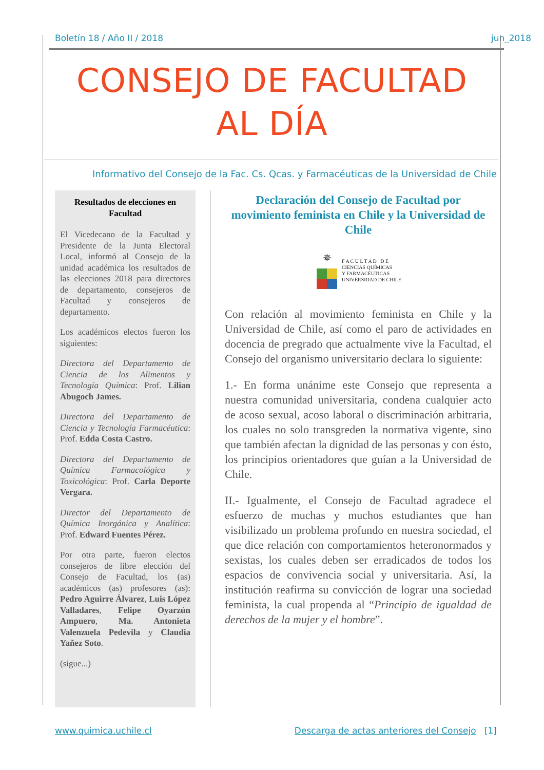Boletín 18 / Año II / 2018 jun_2018
CONSEJO DE FACULTAD
AL DÍA
Informativo del Consejo de la Fac. Cs. Qcas. y Farmacéuticas de la Universidad de Chile
Resultados de elecciones en Facultad
El Vicedecano de la Facultad y Presidente de la Junta Electoral Local, informó al Consejo de la unidad académica los resultados de las elecciones 2018 para directores de departamento, consejeros de Facultad y consejeros de departamento.
Los académicos electos fueron los siguientes:
Directora del Departamento de Ciencia de los Alimentos y Tecnología Química: Prof. Lilian Abugoch James.
Directora del Departamento de Ciencia y Tecnología Farmacéutica: Prof. Edda Costa Castro.
Directora del Departamento de Química Farmacológica y Toxicológica: Prof. Carla Deporte Vergara.
Director del Departamento de Química Inorgánica y Analítica: Prof. Edward Fuentes Pérez.
Por otra parte, fueron electos consejeros de libre elección del Consejo de Facultad, los (as) académicos (as) profesores (as): Pedro Aguirre Álvarez, Luis López Valladares, Felipe Oyarzún Ampuero, Ma. Antonieta Valenzuela Pedevila y Claudia Yañez Soto.
(sigue...)
Declaración del Consejo de Facultad por movimiento feminista en Chile y la Universidad de Chile
✵
F A C U L T A D D E
CIENCIAS QUÍMICAS
Y FARMACÉUTICAS
UNIVERSIDAD DE CHILE
Con relación al movimiento feminista en Chile y la Universidad de Chile, así como el paro de actividades en docencia de pregrado que actualmente vive la Facultad, el Consejo del organismo universitario declara lo siguiente:
1.- En forma unánime este Consejo que representa a nuestra comunidad universitaria, condena cualquier acto de acoso sexual, acoso laboral o discriminación arbitraria, los cuales no solo transgreden la normativa vigente, sino que también afectan la dignidad de las personas y con ésto, los principios orientadores que guían a la Universidad de Chile.
II.- Igualmente, el Consejo de Facultad agradece el esfuerzo de muchas y muchos estudiantes que han visibilizado un problema profundo en nuestra sociedad, el que dice relación con comportamientos heteronormados y sexistas, los cuales deben ser erradicados de todos los espacios de convivencia social y universitaria. Así, la institución reafirma su convicción de lograr una sociedad feminista, la cual propenda al “Principio de igualdad de derechos de la mujer y el hombre”.
www.quimica.uchile.cl Descarga de actas anteriores del Consejo [1]